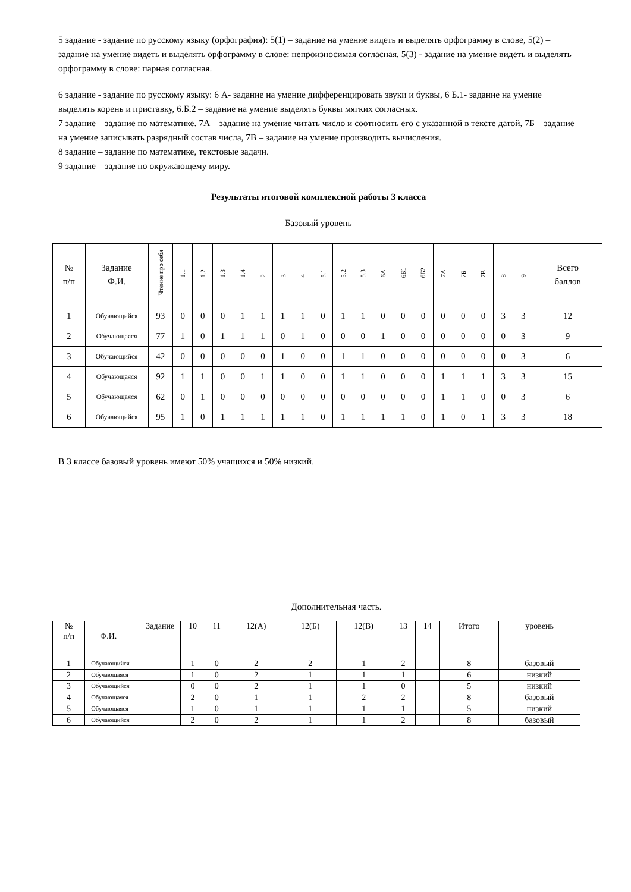5 задание - задание по русскому языку (орфография): 5(1) – задание на умение видеть и выделять орфограмму в слове, 5(2) – задание на умение видеть и выделять орфограмму в слове: непроизносимая согласная, 5(3) - задание на умение видеть и выделять орфограмму в слове: парная согласная.
6 задание - задание по русскому языку: 6 А- задание на умение дифференцировать звуки и буквы, 6 Б.1- задание на умение выделять корень и приставку, 6.Б.2 – задание на умение выделять буквы мягких согласных.
7 задание – задание по математике. 7А – задание на умение читать число и соотносить его с указанной в тексте датой, 7Б – задание на умение записывать разрядный состав числа, 7В – задание на умение производить вычисления.
8 задание – задание по математике, текстовые задачи.
9 задание – задание по окружающему миру.
Результаты итоговой комплексной работы 3 класса
Базовый уровень
| № п/п | Задание Ф.И. | Чтение про себя | 1.1 | 1.2 | 1.3 | 1.4 | 2 | 3 | 4 | 5.1 | 5.2 | 5.3 | 6А | 6Б1 | 6Б2 | 7А | 7Б | 7В | 8 | 9 | Всего баллов |
| --- | --- | --- | --- | --- | --- | --- | --- | --- | --- | --- | --- | --- | --- | --- | --- | --- | --- | --- | --- | --- | --- |
| 1 | Обучающийся | 93 | 0 | 0 | 0 | 1 | 1 | 1 | 1 | 0 | 1 | 1 | 0 | 0 | 0 | 0 | 0 | 0 | 3 | 3 | 12 |
| 2 | Обучающаяся | 77 | 1 | 0 | 1 | 1 | 1 | 0 | 1 | 0 | 0 | 0 | 1 | 0 | 0 | 0 | 0 | 0 | 0 | 3 | 9 |
| 3 | Обучающийся | 42 | 0 | 0 | 0 | 0 | 0 | 1 | 0 | 0 | 1 | 1 | 0 | 0 | 0 | 0 | 0 | 0 | 0 | 3 | 6 |
| 4 | Обучающаяся | 92 | 1 | 1 | 0 | 0 | 1 | 1 | 0 | 0 | 1 | 1 | 0 | 0 | 0 | 1 | 1 | 1 | 3 | 3 | 15 |
| 5 | Обучающаяся | 62 | 0 | 1 | 0 | 0 | 0 | 0 | 0 | 0 | 0 | 0 | 0 | 0 | 0 | 1 | 1 | 0 | 0 | 3 | 6 |
| 6 | Обучающийся | 95 | 1 | 0 | 1 | 1 | 1 | 1 | 1 | 0 | 1 | 1 | 1 | 1 | 0 | 1 | 0 | 1 | 3 | 3 | 18 |
В 3 классе базовый уровень имеют 50% учащихся и 50% низкий.
Дополнительная часть.
| № п/п | Задание Ф.И. | 10 | 11 | 12(А) | 12(Б) | 12(В) | 13 | 14 | Итого | уровень |
| 1 | Обучающийся | 1 | 0 | 2 | 2 | 1 | 2 | | 8 | базовый |
| 2 | Обучающаяся | 1 | 0 | 2 | 1 | 1 | 1 | | 6 | низкий |
| 3 | Обучающийся | 0 | 0 | 2 | 1 | 1 | 0 | | 5 | низкий |
| 4 | Обучающаяся | 2 | 0 | 1 | 1 | 2 | 2 | | 8 | базовый |
| 5 | Обучающаяся | 1 | 0 | 1 | 1 | 1 | 1 | | 5 | низкий |
| 6 | Обучающийся | 2 | 0 | 2 | 1 | 1 | 2 | | 8 | базовый |